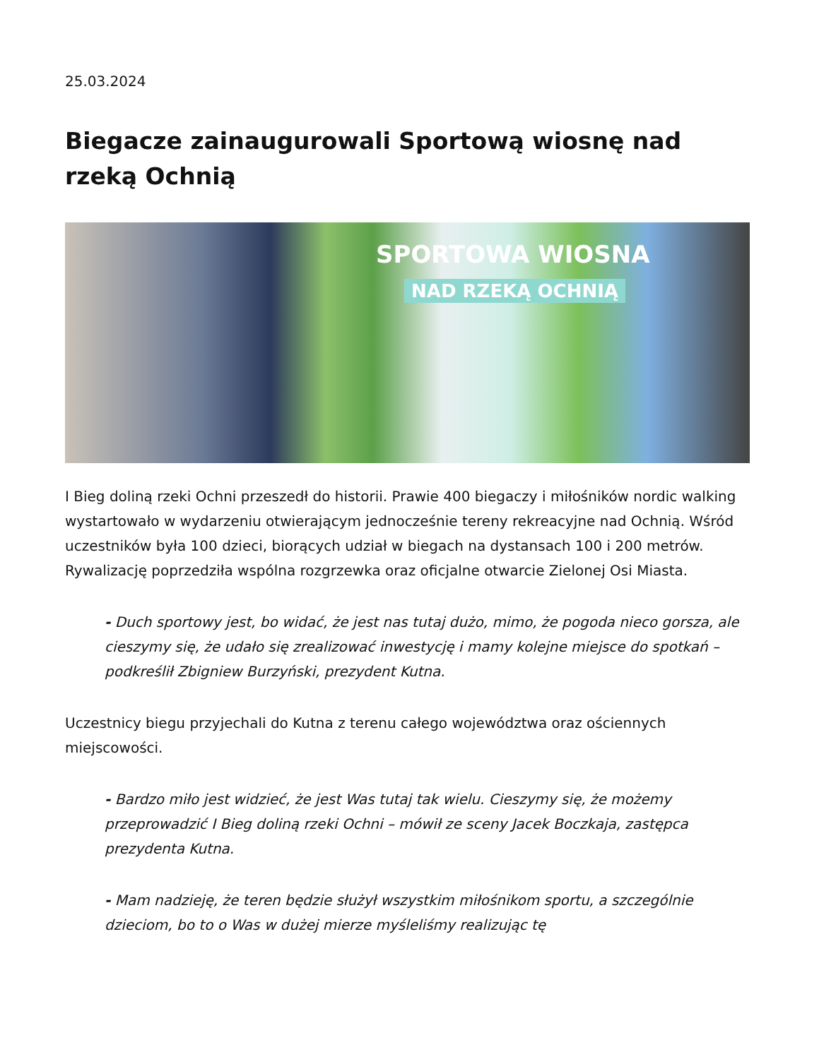25.03.2024
Biegacze zainaugurowali Sportową wiosnę nad rzeką Ochnią
SPORTOWA WIOSNA
NAD RZEKĄ OCHNIĄ
I Bieg doliną rzeki Ochni przeszedł do historii. Prawie 400 biegaczy i miłośników nordic walking wystartowało w wydarzeniu otwierającym jednocześnie tereny rekreacyjne nad Ochnią. Wśród uczestników była 100 dzieci, biorących udział w biegach na dystansach 100 i 200 metrów. Rywalizację poprzedziła wspólna rozgrzewka oraz oficjalne otwarcie Zielonej Osi Miasta.
- Duch sportowy jest, bo widać, że jest nas tutaj dużo, mimo, że pogoda nieco gorsza, ale cieszymy się, że udało się zrealizować inwestycję i mamy kolejne miejsce do spotkań – podkreślił Zbigniew Burzyński, prezydent Kutna.
Uczestnicy biegu przyjechali do Kutna z terenu całego województwa oraz ościennych miejscowości.
- Bardzo miło jest widzieć, że jest Was tutaj tak wielu. Cieszymy się, że możemy przeprowadzić I Bieg doliną rzeki Ochni – mówił ze sceny Jacek Boczkaja, zastępca prezydenta Kutna.
- Mam nadzieję, że teren będzie służył wszystkim miłośnikom sportu, a szczególnie dzieciom, bo to o Was w dużej mierze myśleliśmy realizując tę